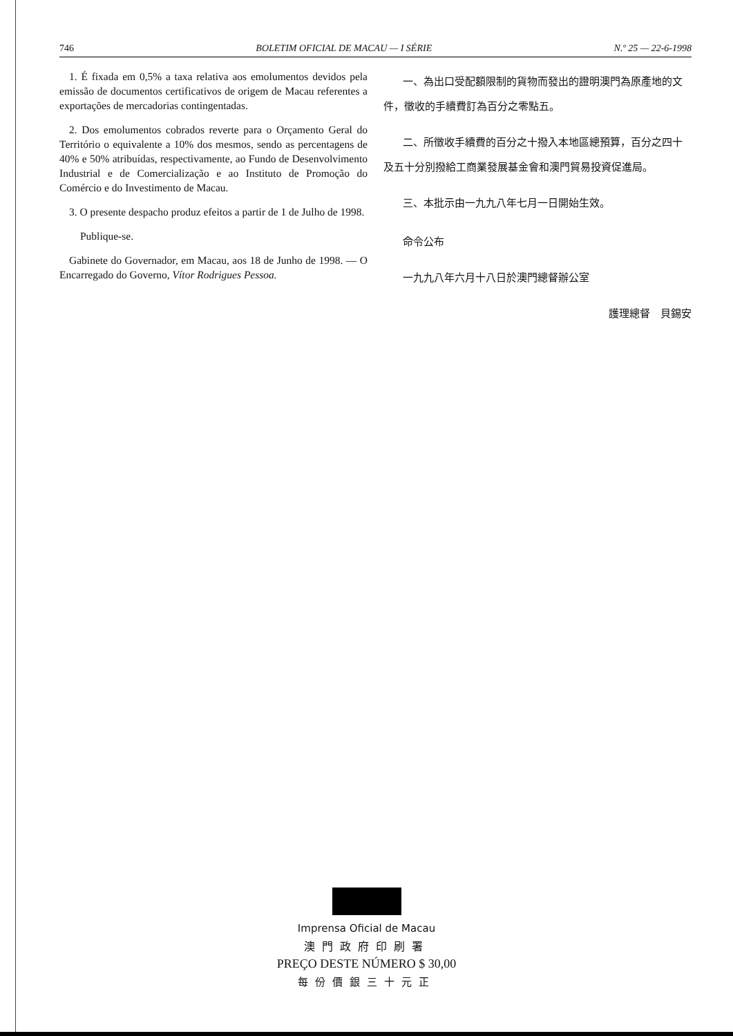746 BOLETIM OFICIAL DE MACAU — I SÉRIE N.º 25 — 22-6-1998
1. É fixada em 0,5% a taxa relativa aos emolumentos devidos pela emissão de documentos certificativos de origem de Macau referentes a exportações de mercadorias contingentadas.
2. Dos emolumentos cobrados reverte para o Orçamento Geral do Território o equivalente a 10% dos mesmos, sendo as percentagens de 40% e 50% atribuídas, respectivamente, ao Fundo de Desenvolvimento Industrial e de Comercialização e ao Instituto de Promoção do Comércio e do Investimento de Macau.
3. O presente despacho produz efeitos a partir de 1 de Julho de 1998.
Publique-se.
Gabinete do Governador, em Macau, aos 18 de Junho de 1998. — O Encarregado do Governo, Vítor Rodrigues Pessoa.
一、為出口受配額限制的貨物而發出的證明澳門為原產地的文件，徵收的手續費訂為百分之零點五。
二、所徵收手續費的百分之十撥入本地區總預算，百分之四十及五十分別撥給工商業發展基金會和澳門貿易投資促進局。
三、本批示由一九九八年七月一日開始生效。
命令公布
一九九八年六月十八日於澳門總督辦公室
護理總督　貝錫安
Imprensa Oficial de Macau
澳門政府印刷署
PREÇO DESTE NÚMERO $ 30,00
每份價銀三十元正